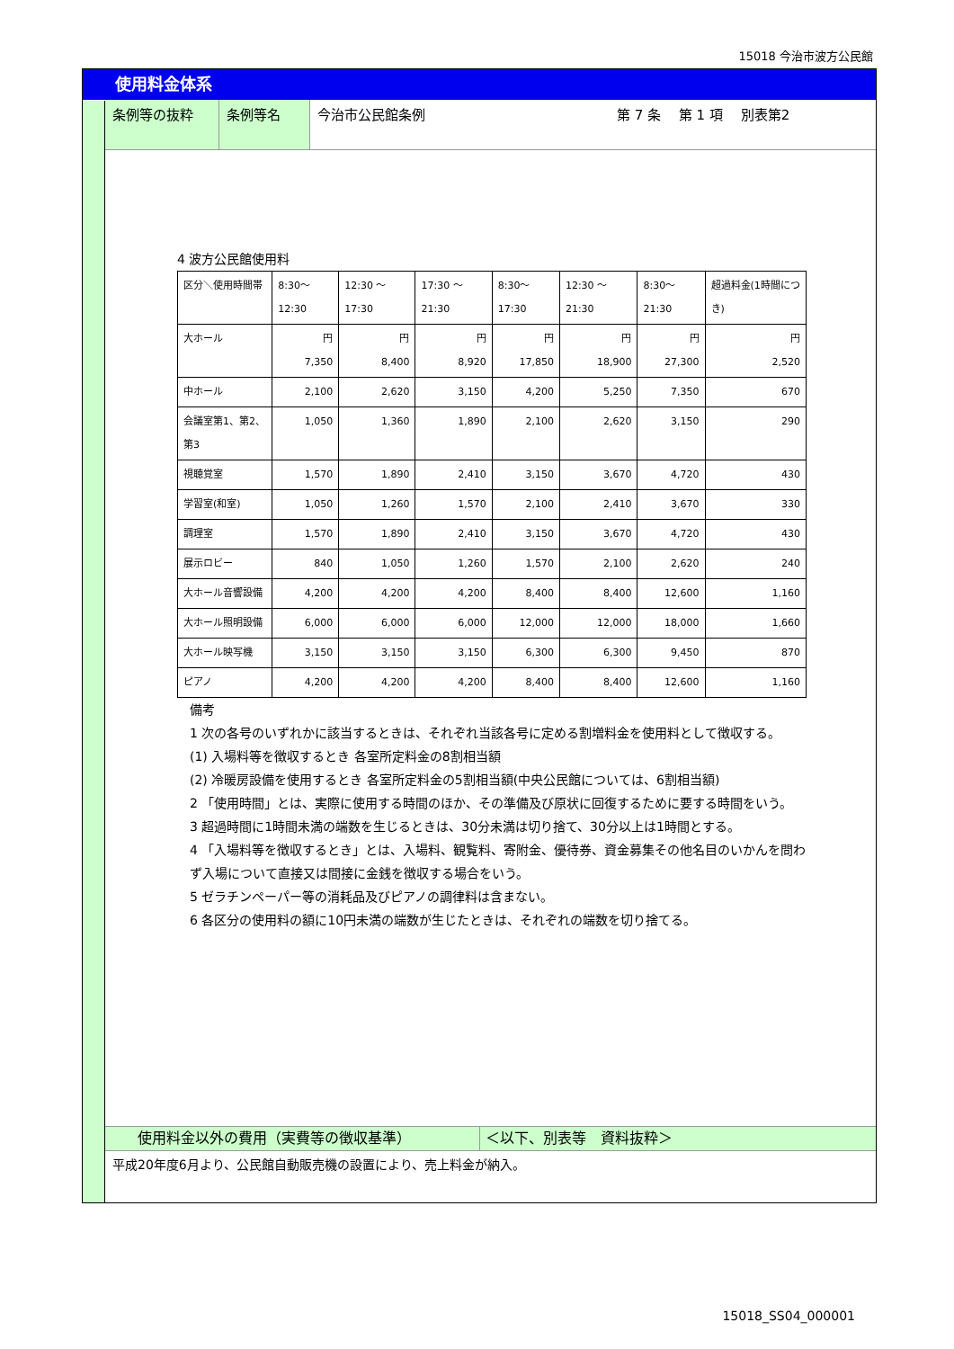15018 今治市波方公民館
使用料金体系
条例等の抜粋 条例等名 今治市公民館条例 第 7 条　 第 1 項　 別表第2
4 波方公民館使用料
| 区分＼使用時間帯 | 8:30～12:30 | 12:30 ～ 17:30 | 17:30 ～ 21:30 | 8:30～17:30 | 12:30 ～ 21:30 | 8:30～21:30 | 超過料金(1時間につき) |
| 大ホール | 円 7,350 | 円 8,400 | 円 8,920 | 円 17,850 | 円 18,900 | 円 27,300 | 円 2,520 |
| 中ホール | 2,100 | 2,620 | 3,150 | 4,200 | 5,250 | 7,350 | 670 |
| 会議室第1、第2、第3 | 1,050 | 1,360 | 1,890 | 2,100 | 2,620 | 3,150 | 290 |
| 視聴覚室 | 1,570 | 1,890 | 2,410 | 3,150 | 3,670 | 4,720 | 430 |
| 学習室(和室) | 1,050 | 1,260 | 1,570 | 2,100 | 2,410 | 3,670 | 330 |
| 調理室 | 1,570 | 1,890 | 2,410 | 3,150 | 3,670 | 4,720 | 430 |
| 展示ロビー | 840 | 1,050 | 1,260 | 1,570 | 2,100 | 2,620 | 240 |
| 大ホール音響設備 | 4,200 | 4,200 | 4,200 | 8,400 | 8,400 | 12,600 | 1,160 |
| 大ホール照明設備 | 6,000 | 6,000 | 6,000 | 12,000 | 12,000 | 18,000 | 1,660 |
| 大ホール映写機 | 3,150 | 3,150 | 3,150 | 6,300 | 6,300 | 9,450 | 870 |
| ピアノ | 4,200 | 4,200 | 4,200 | 8,400 | 8,400 | 12,600 | 1,160 |
備考
1 次の各号のいずれかに該当するときは、それぞれ当該各号に定める割増料金を使用料として徴収する。
(1) 入場料等を徴収するとき 各室所定料金の8割相当額
(2) 冷暖房設備を使用するとき 各室所定料金の5割相当額(中央公民館については、6割相当額)
2 「使用時間」とは、実際に使用する時間のほか、その準備及び原状に回復するために要する時間をいう。
3 超過時間に1時間未満の端数を生じるときは、30分未満は切り捨て、30分以上は1時間とする。
4 「入場料等を徴収するとき」とは、入場料、観覧料、寄附金、優待券、資金募集その他名目のいかんを問わず入場について直接又は間接に金銭を徴収する場合をいう。
5 ゼラチンペーパー等の消耗品及びピアノの調律料は含まない。
6 各区分の使用料の額に10円未満の端数が生じたときは、それぞれの端数を切り捨てる。
使用料金以外の費用（実費等の徴収基準） ＜以下、別表等　資料抜粋＞
平成20年度6月より、公民館自動販売機の設置により、売上料金が納入。
15018_SS04_000001